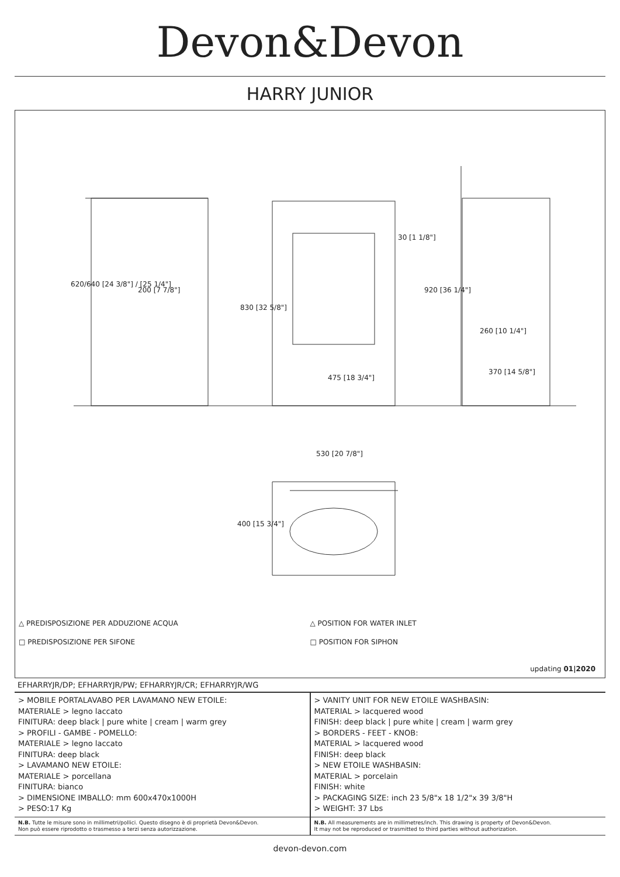Devon&Devon
HARRY JUNIOR
200 [7 7/8"]
475 [18 3/4"]
530 [20 7/8"]
400 [15 3/4"]
30 [1 1/8"]
260 [10 1/4"]
370 [14 5/8"]
920 [36 1/4"]
830 [32 5/8"]
620/640 [24 3/8"] / [25 1/4"]
△ PREDISPOSIZIONE PER ADDUZIONE ACQUA
□ PREDISPOSIZIONE PER SIFONE
△ POSITION FOR WATER INLET
□ POSITION FOR SIPHON
updating 01|2020
EFHARRYJR/DP; EFHARRYJR/PW; EFHARRYJR/CR; EFHARRYJR/WG
| > MOBILE PORTALAVABO PER LAVAMANO NEW ETOILE: MATERIALE > legno laccato FINITURA: deep black / pure white / cream / warm grey > PROFILI - GAMBE - POMELLO: MATERIALE > legno laccato FINITURA: deep black > LAVAMANO NEW ETOILE: MATERIALE > porcellana FINITURA: bianco > DIMENSIONE IMBALLO: mm 600x470x1000H > PESO:17 Kg | > VANITY UNIT FOR NEW ETOILE WASHBASIN: MATERIAL > lacquered wood FINISH: deep black / pure white / cream / warm grey > BORDERS - FEET - KNOB: MATERIAL > lacquered wood FINISH: deep black > NEW ETOILE WASHBASIN: MATERIAL > porcelain FINISH: white > PACKAGING SIZE: inch 23 5/8"x 18 1/2"x 39 3/8"H > WEIGHT: 37 Lbs |
| N.B. Tutte le misure sono in millimetri/pollici. Questo disegno è di proprietà Devon&Devon. Non può essere riprodotto o trasmesso a terzi senza autorizzazione. | N.B. All measurements are in millimetres/inch. This drawing is property of Devon&Devon. It may not be reproduced or trasmitted to third parties without authorization. |
devon-devon.com